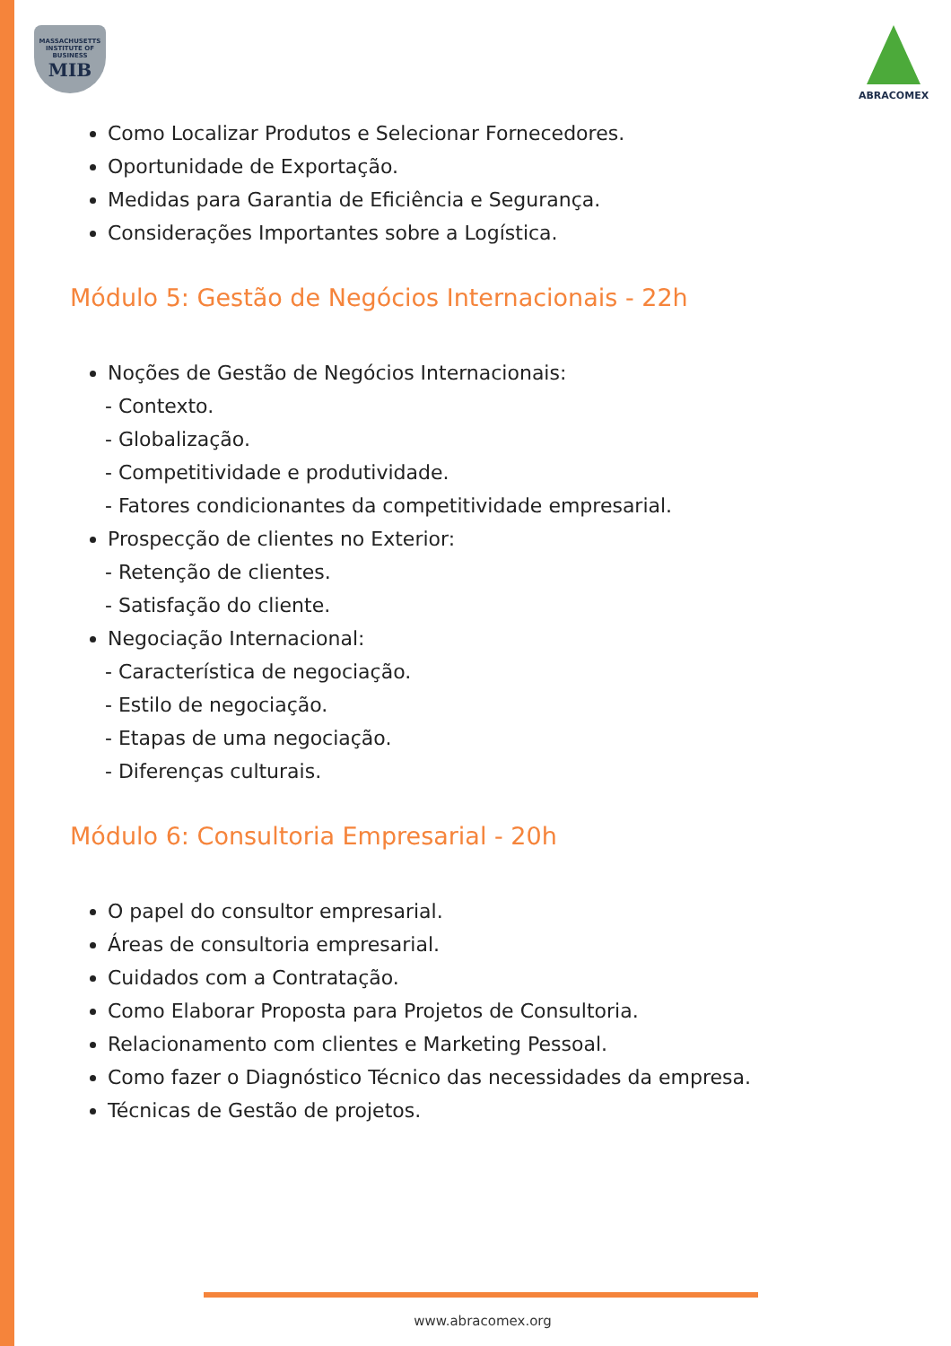MASSACHUSETTS INSTITUTE OF BUSINESS
MIB
ABRACOMEX
Como Localizar Produtos e Selecionar Fornecedores.
Oportunidade de Exportação.
Medidas para Garantia de Eficiência e Segurança.
Considerações Importantes sobre a Logística.
Módulo 5: Gestão de Negócios Internacionais - 22h
Noções de Gestão de Negócios Internacionais:
- Contexto.
- Globalização.
- Competitividade e produtividade.
- Fatores condicionantes da competitividade empresarial.
Prospecção de clientes no Exterior:
- Retenção de clientes.
- Satisfação do cliente.
Negociação Internacional:
- Característica de negociação.
- Estilo de negociação.
- Etapas de uma negociação.
- Diferenças culturais.
Módulo 6: Consultoria Empresarial - 20h
O papel do consultor empresarial.
Áreas de consultoria empresarial.
Cuidados com a Contratação.
Como Elaborar Proposta para Projetos de Consultoria.
Relacionamento com clientes e Marketing Pessoal.
Como fazer o Diagnóstico Técnico das necessidades da empresa.
Técnicas de Gestão de projetos.
www.abracomex.org